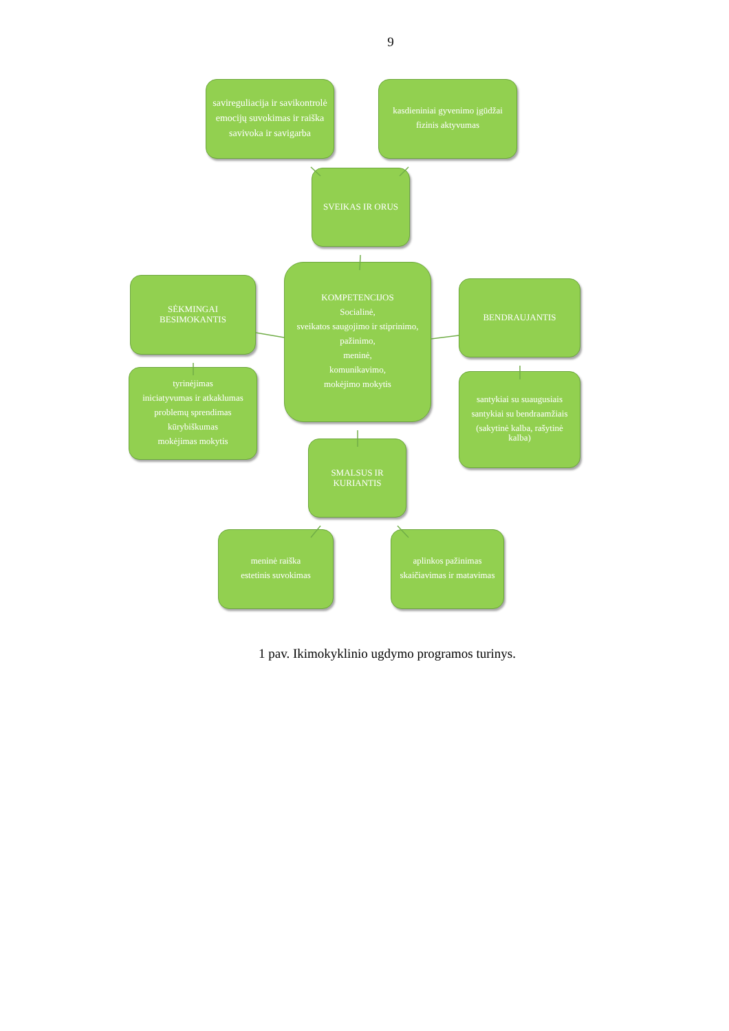9
savireguliacija ir savikontrolė
emocijų suvokimas ir raiška
savivoka ir savigarba
kasdieniniai gyvenimo įgūdžai
fizinis aktyvumas
SVEIKAS IR ORUS
SĖKMINGAI BESIMOKANTIS
tyrinėjimas
iniciatyvumas ir atkaklumas
problemų sprendimas
kūrybiškumas
mokėjimas mokytis
KOMPETENCIJOS
Socialinė,
sveikatos saugojimo ir stiprinimo,
pažinimo,
meninė,
komunikavimo,
mokėjimo mokytis
SMALSUS IR KURIANTIS
BENDRAUJANTIS
santykiai su suaugusiais
santykiai su bendraamžiais
(sakytinė kalba, rašytinė kalba)
meninė raiška
estetinis suvokimas
aplinkos pažinimas
skaičiavimas ir matavimas
1 pav. Ikimokyklinio ugdymo programos turinys.